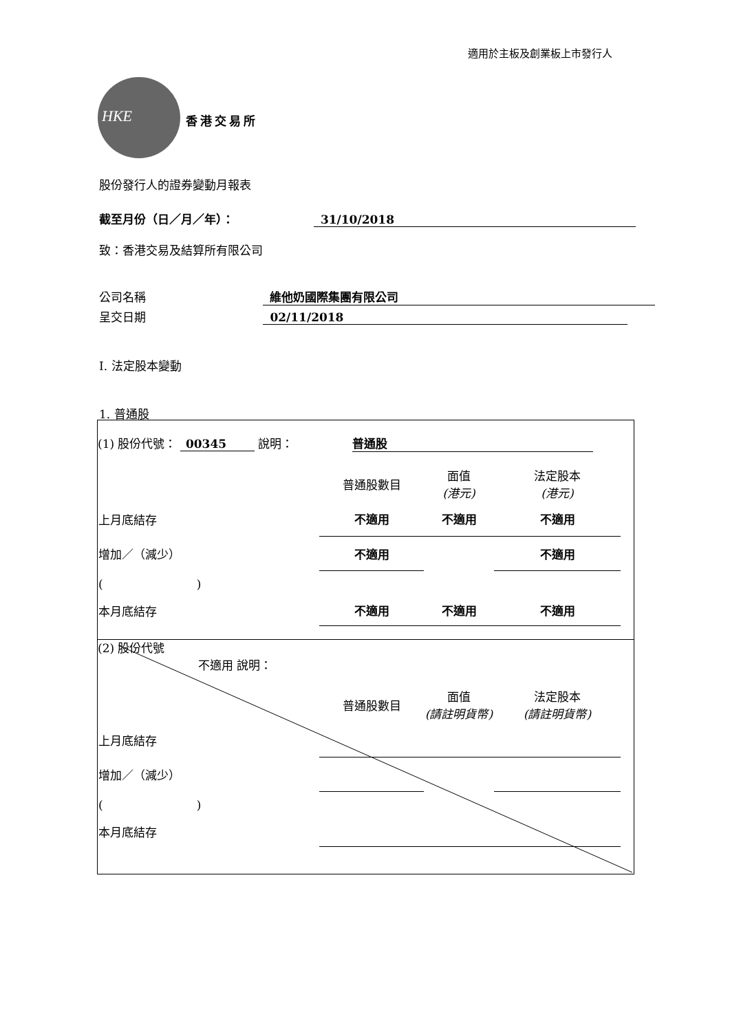適用於主板及創業板上市發行人
HKE
香港交易所
股份發行人的證券變動月報表
截至月份（日／月／年）： 31/10/2018
致：香港交易及結算所有限公司
公司名稱 維他奶國際集團有限公司
呈交日期 02/11/2018
I. 法定股本變動
1. 普通股
(1) 股份代號： 00345 說明： 普通股
| | 普通股數目 | 面值 (港元) | 法定股本 (港元) |
| --- | --- | --- | --- |
| 上月底結存 | 不適用 | 不適用 | 不適用 |
| 增加／（減少） | 不適用 | | 不適用 |
| ( ) | | | |
| 本月底結存 | 不適用 | 不適用 | 不適用 |
(2) 股份代號
不適用 說明：
| | 普通股數目 | 面值 (請註明貨幣) | 法定股本 (請註明貨幣) |
| --- | --- | --- | --- |
| 上月底結存 | | | |
| 增加／（減少） | | | |
| ( ) | | | |
| 本月底結存 | | | |